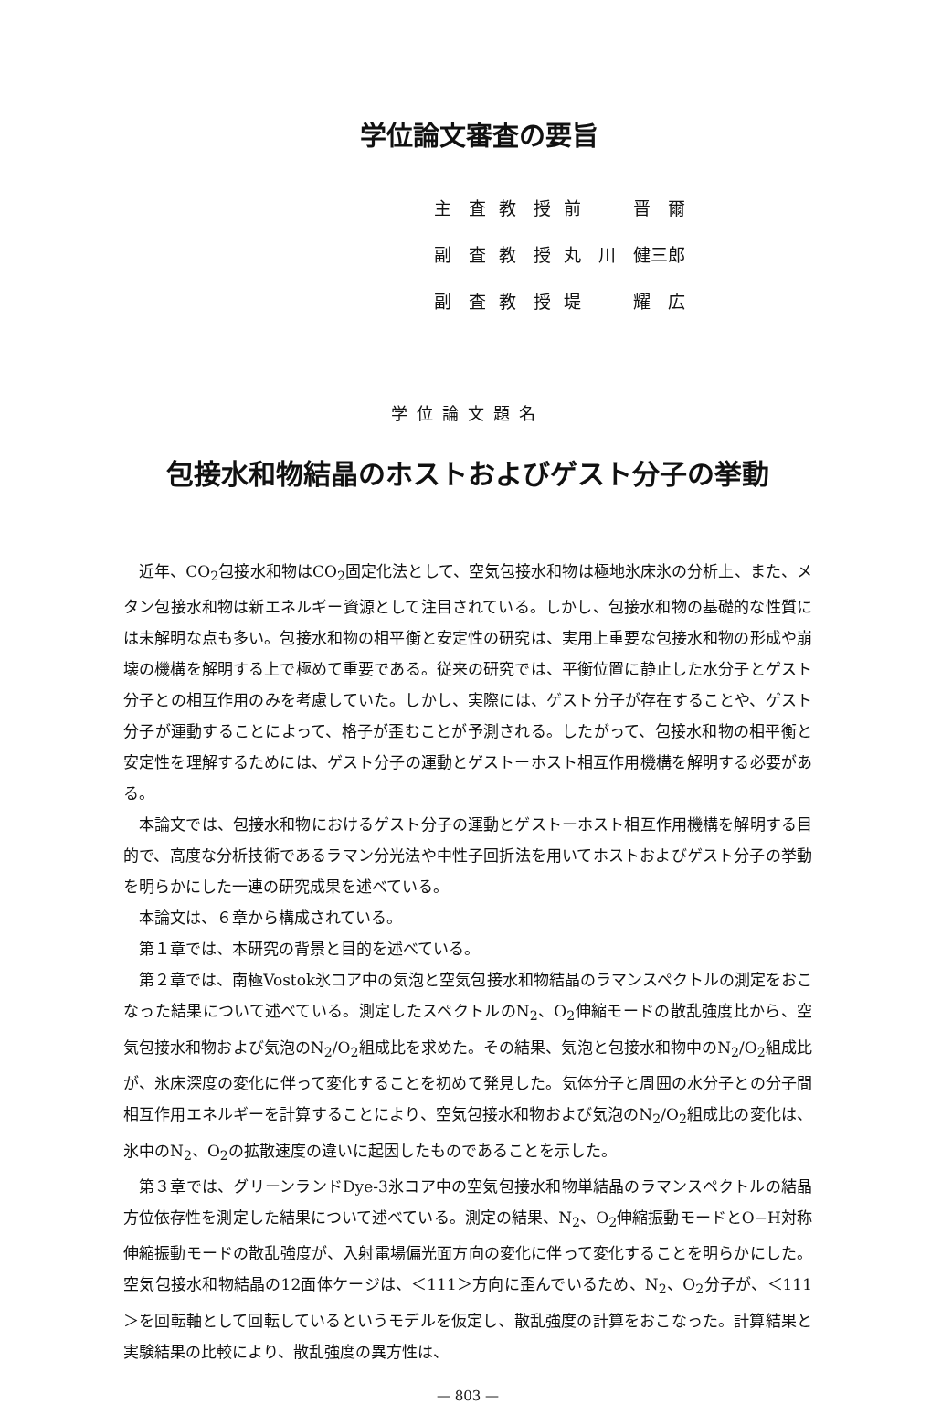学位論文審査の要旨
| 主 査 | 教 授 | 前 晋 爾 |
| 副 査 | 教 授 | 丸 川 健三郎 |
| 副 査 | 教 授 | 堤 耀 広 |
学位論文題名
包接水和物結晶のホストおよびゲスト分子の挙動
近年、CO<sub>2</sub>包接水和物はCO<sub>2</sub>固定化法として、空気包接水和物は極地氷床氷の分析上、また、メタン包接水和物は新エネルギー資源として注目されている。しかし、包接水和物の基礎的な性質には未解明な点も多い。包接水和物の相平衡と安定性の研究は、実用上重要な包接水和物の形成や崩壊の機構を解明する上で極めて重要である。従来の研究では、平衡位置に静止した水分子とゲスト分子との相互作用のみを考慮していた。しかし、実際には、ゲスト分子が存在することや、ゲスト分子が運動することによって、格子が歪むことが予測される。したがって、包接水和物の相平衡と安定性を理解するためには、ゲスト分子の運動とゲストーホスト相互作用機構を解明する必要がある。
本論文では、包接水和物におけるゲスト分子の運動とゲストーホスト相互作用機構を解明する目的で、高度な分析技術であるラマン分光法や中性子回折法を用いてホストおよびゲスト分子の挙動を明らかにした一連の研究成果を述べている。
本論文は、６章から構成されている。
第１章では、本研究の背景と目的を述べている。
第２章では、南極Vostok氷コア中の気泡と空気包接水和物結晶のラマンスペクトルの測定をおこなった結果について述べている。測定したスペクトルのN<sub>2</sub>、O<sub>2</sub>伸縮モードの散乱強度比から、空気包接水和物および気泡のN<sub>2</sub>/O<sub>2</sub>組成比を求めた。その結果、気泡と包接水和物中のN<sub>2</sub>/O<sub>2</sub>組成比が、氷床深度の変化に伴って変化することを初めて発見した。気体分子と周囲の水分子との分子間相互作用エネルギーを計算することにより、空気包接水和物および気泡のN<sub>2</sub>/O<sub>2</sub>組成比の変化は、氷中のN<sub>2</sub>、O<sub>2</sub>の拡散速度の違いに起因したものであることを示した。
第３章では、グリーンランドDye-3氷コア中の空気包接水和物単結晶のラマンスペクトルの結晶方位依存性を測定した結果について述べている。測定の結果、N<sub>2</sub>、O<sub>2</sub>伸縮振動モードとO−H対称伸縮振動モードの散乱強度が、入射電場偏光面方向の変化に伴って変化することを明らかにした。空気包接水和物結晶の12面体ケージは、＜111＞方向に歪んでいるため、N<sub>2</sub>、O<sub>2</sub>分子が、＜111＞を回転軸として回転しているというモデルを仮定し、散乱強度の計算をおこなった。計算結果と実験結果の比較により、散乱強度の異方性は、
— 803 —